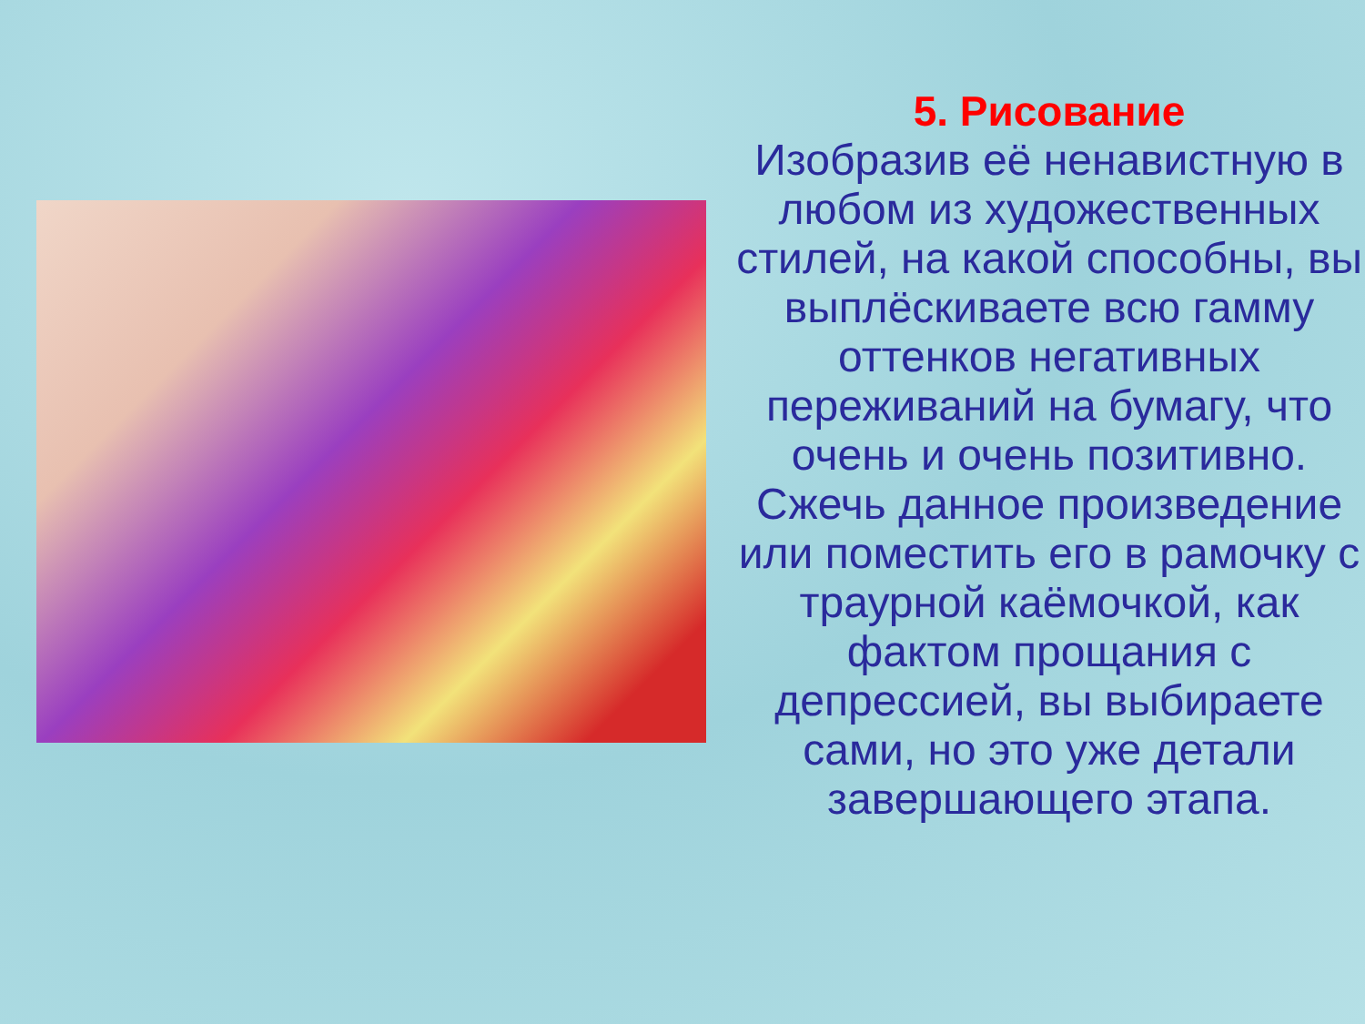5. Рисование
Изобразив её ненавистную в любом из художественных стилей, на какой способны, вы выплёскиваете всю гамму оттенков негативных переживаний на бумагу, что очень и очень позитивно. Сжечь данное произведение или поместить его в рамочку с траурной каёмочкой, как фактом прощания с депрессией, вы выбираете сами, но это уже детали завершающего этапа.